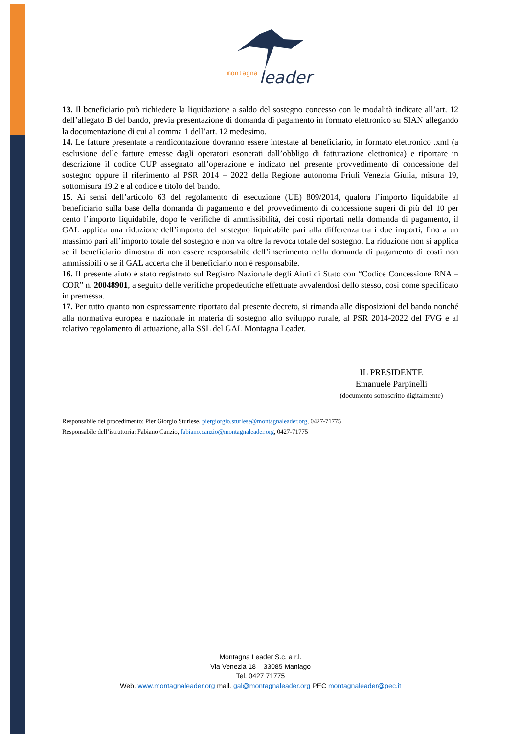montagna
leader
13. Il beneficiario può richiedere la liquidazione a saldo del sostegno concesso con le modalità indicate all’art. 12 dell’allegato B del bando, previa presentazione di domanda di pagamento in formato elettronico su SIAN allegando la documentazione di cui al comma 1 dell’art. 12 medesimo.
14. Le fatture presentate a rendicontazione dovranno essere intestate al beneficiario, in formato elettronico .xml (a esclusione delle fatture emesse dagli operatori esonerati dall’obbligo di fatturazione elettronica) e riportare in descrizione il codice CUP assegnato all’operazione e indicato nel presente provvedimento di concessione del sostegno oppure il riferimento al PSR 2014 – 2022 della Regione autonoma Friuli Venezia Giulia, misura 19, sottomisura 19.2 e al codice e titolo del bando.
15. Ai sensi dell’articolo 63 del regolamento di esecuzione (UE) 809/2014, qualora l’importo liquidabile al beneficiario sulla base della domanda di pagamento e del provvedimento di concessione superi di più del 10 per cento l’importo liquidabile, dopo le verifiche di ammissibilità, dei costi riportati nella domanda di pagamento, il GAL applica una riduzione dell’importo del sostegno liquidabile pari alla differenza tra i due importi, fino a un massimo pari all’importo totale del sostegno e non va oltre la revoca totale del sostegno. La riduzione non si applica se il beneficiario dimostra di non essere responsabile dell’inserimento nella domanda di pagamento di costi non ammissibili o se il GAL accerta che il beneficiario non è responsabile.
16. Il presente aiuto è stato registrato sul Registro Nazionale degli Aiuti di Stato con “Codice Concessione RNA – COR” n. 20048901, a seguito delle verifiche propedeutiche effettuate avvalendosi dello stesso, così come specificato in premessa.
17. Per tutto quanto non espressamente riportato dal presente decreto, si rimanda alle disposizioni del bando nonché alla normativa europea e nazionale in materia di sostegno allo sviluppo rurale, al PSR 2014-2022 del FVG e al relativo regolamento di attuazione, alla SSL del GAL Montagna Leader.
IL PRESIDENTE
Emanuele Parpinelli
(documento sottoscritto digitalmente)
Responsabile del procedimento: Pier Giorgio Sturlese, piergiorgio.sturlese@montagnaleader.org, 0427-71775
Responsabile dell’istruttoria: Fabiano Canzio, fabiano.canzio@montagnaleader.org, 0427-71775
Montagna Leader S.c. a r.l.
Via Venezia 18 – 33085 Maniago
Tel. 0427 71775
Web. www.montagnaleader.org mail. gal@montagnaleader.org PEC montagnaleader@pec.it